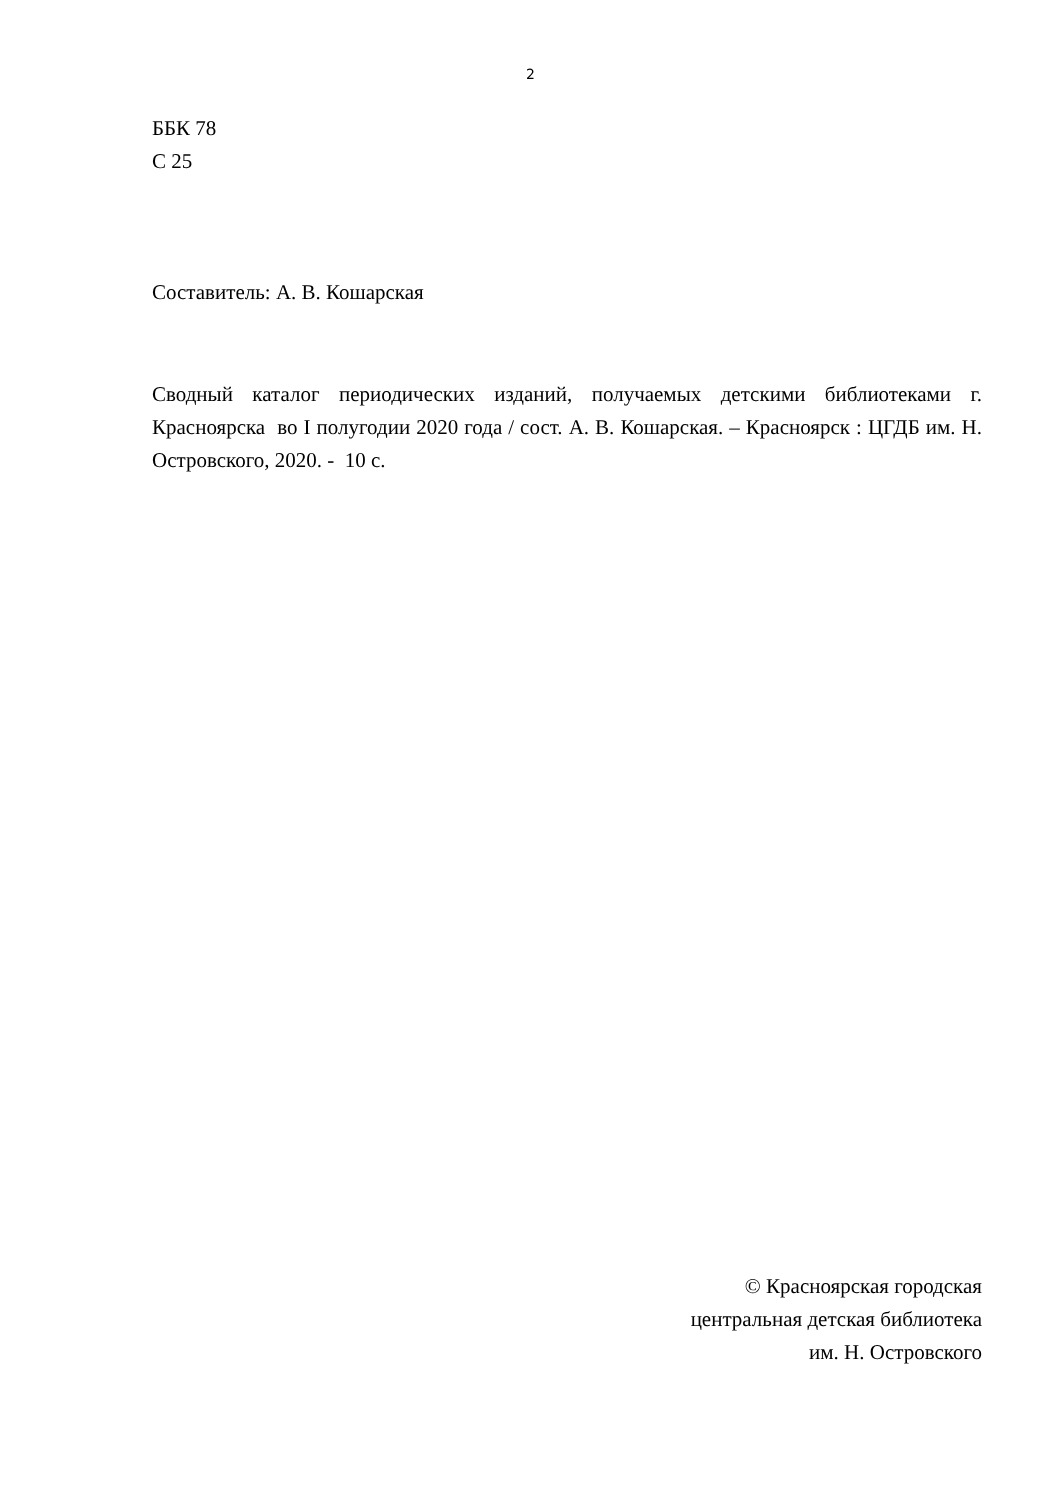2
ББК 78
С 25
Составитель: А. В. Кошарская
Сводный каталог периодических изданий, получаемых детскими библиотеками г. Красноярска во I полугодии 2020 года / сост. А. В. Кошарская. – Красноярск : ЦГДБ им. Н. Островского, 2020. - 10 с.
© Красноярская городская
центральная детская библиотека
им. Н. Островского